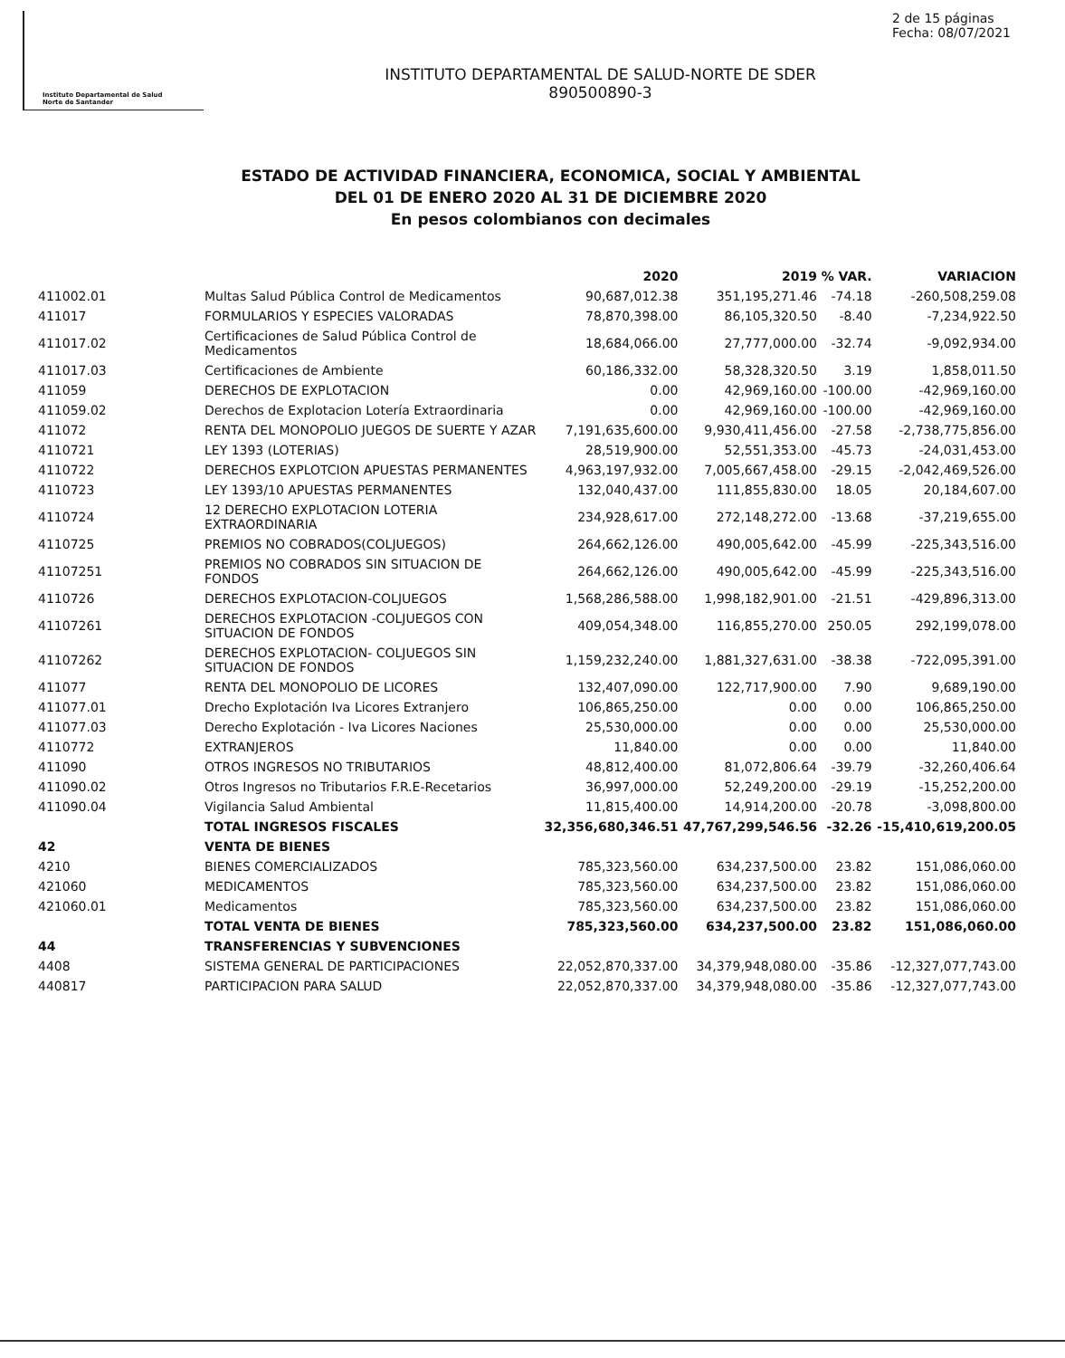Instituto Departamental de Salud
Norte de Santander
2 de 15 páginas
Fecha: 08/07/2021
INSTITUTO DEPARTAMENTAL DE SALUD-NORTE DE SDER
890500890-3
ESTADO DE ACTIVIDAD FINANCIERA, ECONOMICA, SOCIAL Y AMBIENTAL
DEL 01 DE ENERO 2020 AL 31 DE DICIEMBRE 2020
En pesos colombianos con decimales
| | | 2020 | 2019 | % VAR. | VARIACION |
| --- | --- | --- | --- | --- | --- |
| 411002.01 | Multas Salud Pública Control de Medicamentos | 90,687,012.38 | 351,195,271.46 | -74.18 | -260,508,259.08 |
| 411017 | FORMULARIOS Y ESPECIES VALORADAS | 78,870,398.00 | 86,105,320.50 | -8.40 | -7,234,922.50 |
| 411017.02 | Certificaciones de Salud Pública Control de Medicamentos | 18,684,066.00 | 27,777,000.00 | -32.74 | -9,092,934.00 |
| 411017.03 | Certificaciones de Ambiente | 60,186,332.00 | 58,328,320.50 | 3.19 | 1,858,011.50 |
| 411059 | DERECHOS DE EXPLOTACION | 0.00 | 42,969,160.00 | -100.00 | -42,969,160.00 |
| 411059.02 | Derechos de Explotacion Lotería Extraordinaria | 0.00 | 42,969,160.00 | -100.00 | -42,969,160.00 |
| 411072 | RENTA DEL MONOPOLIO JUEGOS DE SUERTE Y AZAR | 7,191,635,600.00 | 9,930,411,456.00 | -27.58 | -2,738,775,856.00 |
| 4110721 | LEY 1393 (LOTERIAS) | 28,519,900.00 | 52,551,353.00 | -45.73 | -24,031,453.00 |
| 4110722 | DERECHOS EXPLOTCION APUESTAS PERMANENTES | 4,963,197,932.00 | 7,005,667,458.00 | -29.15 | -2,042,469,526.00 |
| 4110723 | LEY 1393/10 APUESTAS PERMANENTES | 132,040,437.00 | 111,855,830.00 | 18.05 | 20,184,607.00 |
| 4110724 | 12 DERECHO EXPLOTACION LOTERIA EXTRAORDINARIA | 234,928,617.00 | 272,148,272.00 | -13.68 | -37,219,655.00 |
| 4110725 | PREMIOS NO COBRADOS(COLJUEGOS) | 264,662,126.00 | 490,005,642.00 | -45.99 | -225,343,516.00 |
| 41107251 | PREMIOS NO COBRADOS SIN SITUACION DE FONDOS | 264,662,126.00 | 490,005,642.00 | -45.99 | -225,343,516.00 |
| 4110726 | DERECHOS EXPLOTACION-COLJUEGOS | 1,568,286,588.00 | 1,998,182,901.00 | -21.51 | -429,896,313.00 |
| 41107261 | DERECHOS EXPLOTACION -COLJUEGOS CON SITUACION DE FONDOS | 409,054,348.00 | 116,855,270.00 | 250.05 | 292,199,078.00 |
| 41107262 | DERECHOS EXPLOTACION- COLJUEGOS SIN SITUACION DE FONDOS | 1,159,232,240.00 | 1,881,327,631.00 | -38.38 | -722,095,391.00 |
| 411077 | RENTA DEL MONOPOLIO DE LICORES | 132,407,090.00 | 122,717,900.00 | 7.90 | 9,689,190.00 |
| 411077.01 | Drecho Explotación Iva Licores Extranjero | 106,865,250.00 | 0.00 | 0.00 | 106,865,250.00 |
| 411077.03 | Derecho Explotación - Iva Licores Naciones | 25,530,000.00 | 0.00 | 0.00 | 25,530,000.00 |
| 4110772 | EXTRANJEROS | 11,840.00 | 0.00 | 0.00 | 11,840.00 |
| 411090 | OTROS INGRESOS NO TRIBUTARIOS | 48,812,400.00 | 81,072,806.64 | -39.79 | -32,260,406.64 |
| 411090.02 | Otros Ingresos no Tributarios F.R.E-Recetarios | 36,997,000.00 | 52,249,200.00 | -29.19 | -15,252,200.00 |
| 411090.04 | Vigilancia Salud Ambiental | 11,815,400.00 | 14,914,200.00 | -20.78 | -3,098,800.00 |
| | TOTAL INGRESOS FISCALES | 32,356,680,346.51 | 47,767,299,546.56 | -32.26 | -15,410,619,200.05 |
| 42 | VENTA DE BIENES | | | | |
| 4210 | BIENES COMERCIALIZADOS | 785,323,560.00 | 634,237,500.00 | 23.82 | 151,086,060.00 |
| 421060 | MEDICAMENTOS | 785,323,560.00 | 634,237,500.00 | 23.82 | 151,086,060.00 |
| 421060.01 | Medicamentos | 785,323,560.00 | 634,237,500.00 | 23.82 | 151,086,060.00 |
| | TOTAL VENTA DE BIENES | 785,323,560.00 | 634,237,500.00 | 23.82 | 151,086,060.00 |
| 44 | TRANSFERENCIAS Y SUBVENCIONES | | | | |
| 4408 | SISTEMA GENERAL DE PARTICIPACIONES | 22,052,870,337.00 | 34,379,948,080.00 | -35.86 | -12,327,077,743.00 |
| 440817 | PARTICIPACION PARA SALUD | 22,052,870,337.00 | 34,379,948,080.00 | -35.86 | -12,327,077,743.00 |